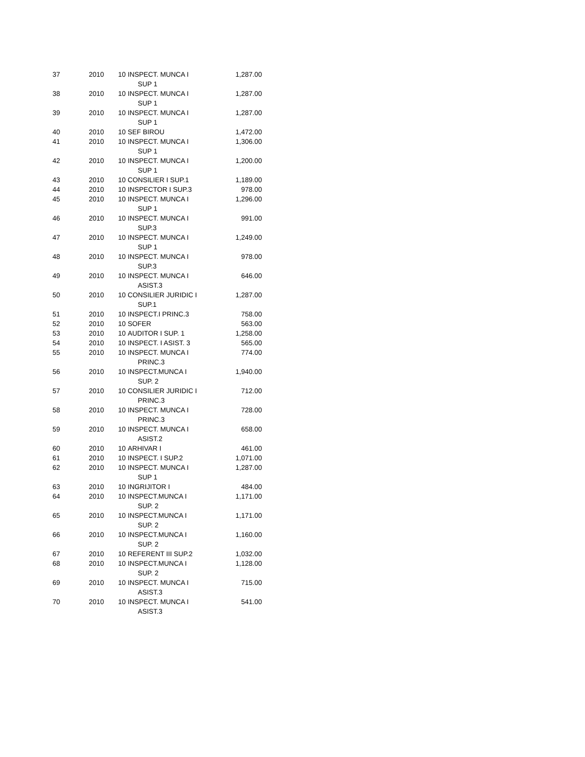| 37 | 2010 | 10 | INSPECT. MUNCA I SUP 1 | 1,287.00 |
| 38 | 2010 | 10 | INSPECT. MUNCA I SUP 1 | 1,287.00 |
| 39 | 2010 | 10 | INSPECT. MUNCA I SUP 1 | 1,287.00 |
| 40 | 2010 | 10 | SEF BIROU | 1,472.00 |
| 41 | 2010 | 10 | INSPECT. MUNCA I SUP 1 | 1,306.00 |
| 42 | 2010 | 10 | INSPECT. MUNCA I SUP 1 | 1,200.00 |
| 43 | 2010 | 10 | CONSILIER I SUP.1 | 1,189.00 |
| 44 | 2010 | 10 | INSPECTOR I SUP.3 | 978.00 |
| 45 | 2010 | 10 | INSPECT. MUNCA I SUP 1 | 1,296.00 |
| 46 | 2010 | 10 | INSPECT. MUNCA I SUP.3 | 991.00 |
| 47 | 2010 | 10 | INSPECT. MUNCA I SUP 1 | 1,249.00 |
| 48 | 2010 | 10 | INSPECT. MUNCA I SUP.3 | 978.00 |
| 49 | 2010 | 10 | INSPECT. MUNCA I ASIST.3 | 646.00 |
| 50 | 2010 | 10 | CONSILIER JURIDIC I SUP.1 | 1,287.00 |
| 51 | 2010 | 10 | INSPECT.I PRINC.3 | 758.00 |
| 52 | 2010 | 10 | SOFER | 563.00 |
| 53 | 2010 | 10 | AUDITOR I SUP. 1 | 1,258.00 |
| 54 | 2010 | 10 | INSPECT. I ASIST. 3 | 565.00 |
| 55 | 2010 | 10 | INSPECT. MUNCA I PRINC.3 | 774.00 |
| 56 | 2010 | 10 | INSPECT.MUNCA I SUP. 2 | 1,940.00 |
| 57 | 2010 | 10 | CONSILIER JURIDIC I PRINC.3 | 712.00 |
| 58 | 2010 | 10 | INSPECT. MUNCA I PRINC.3 | 728.00 |
| 59 | 2010 | 10 | INSPECT. MUNCA I ASIST.2 | 658.00 |
| 60 | 2010 | 10 | ARHIVAR I | 461.00 |
| 61 | 2010 | 10 | INSPECT. I SUP.2 | 1,071.00 |
| 62 | 2010 | 10 | INSPECT. MUNCA I SUP 1 | 1,287.00 |
| 63 | 2010 | 10 | INGRIJITOR I | 484.00 |
| 64 | 2010 | 10 | INSPECT.MUNCA I SUP. 2 | 1,171.00 |
| 65 | 2010 | 10 | INSPECT.MUNCA I SUP. 2 | 1,171.00 |
| 66 | 2010 | 10 | INSPECT.MUNCA I SUP. 2 | 1,160.00 |
| 67 | 2010 | 10 | REFERENT III SUP.2 | 1,032.00 |
| 68 | 2010 | 10 | INSPECT.MUNCA I SUP. 2 | 1,128.00 |
| 69 | 2010 | 10 | INSPECT. MUNCA I ASIST.3 | 715.00 |
| 70 | 2010 | 10 | INSPECT. MUNCA I ASIST.3 | 541.00 |